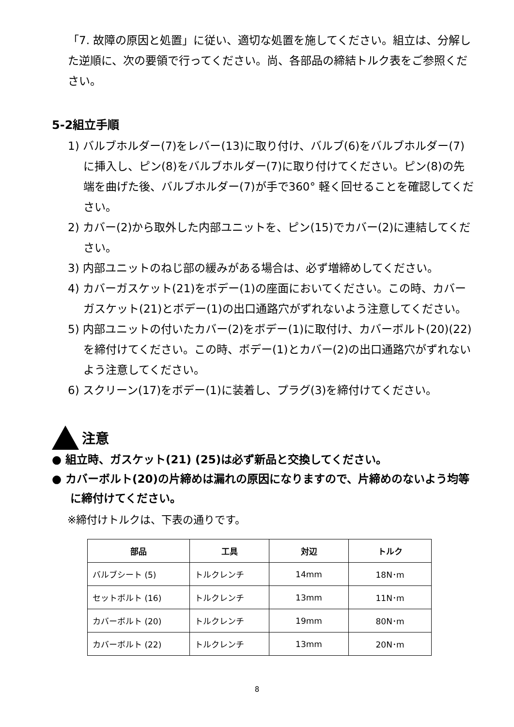「7. 故障の原因と処置」に従い、適切な処置を施してください。組立は、分解した逆順に、次の要領で行ってください。尚、各部品の締結トルク表をご参照ください。
5-2組立手順
1) バルブホルダー(7)をレバー(13)に取り付け、バルブ(6)をバルブホルダー(7)に挿入し、ピン(8)をバルブホルダー(7)に取り付けてください。ピン(8)の先端を曲げた後、バルブホルダー(7)が手で360° 軽く回せることを確認してください。
2) カバー(2)から取外した内部ユニットを、ピン(15)でカバー(2)に連結してください。
3) 内部ユニットのねじ部の緩みがある場合は、必ず増締めしてください。
4) カバーガスケット(21)をボデー(1)の座面においてください。この時、カバーガスケット(21)とボデー(1)の出口通路穴がずれないよう注意してください。
5) 内部ユニットの付いたカバー(2)をボデー(1)に取付け、カバーボルト(20)(22)を締付けてください。この時、ボデー(1)とカバー(2)の出口通路穴がずれないよう注意してください。
6) スクリーン(17)をボデー(1)に装着し、プラグ(3)を締付けてください。
注意
● 組立時、ガスケット(21) (25)は必ず新品と交換してください。
● カバーボルト(20)の片締めは漏れの原因になりますので、片締めのないよう均等に締付けてください。
※締付けトルクは、下表の通りです。
| 部品 | 工具 | 対辺 | トルク |
| --- | --- | --- | --- |
| バルブシート (5) | トルクレンチ | 14mm | 18N･m |
| セットボルト (16) | トルクレンチ | 13mm | 11N･m |
| カバーボルト (20) | トルクレンチ | 19mm | 80N･m |
| カバーボルト (22) | トルクレンチ | 13mm | 20N･m |
8